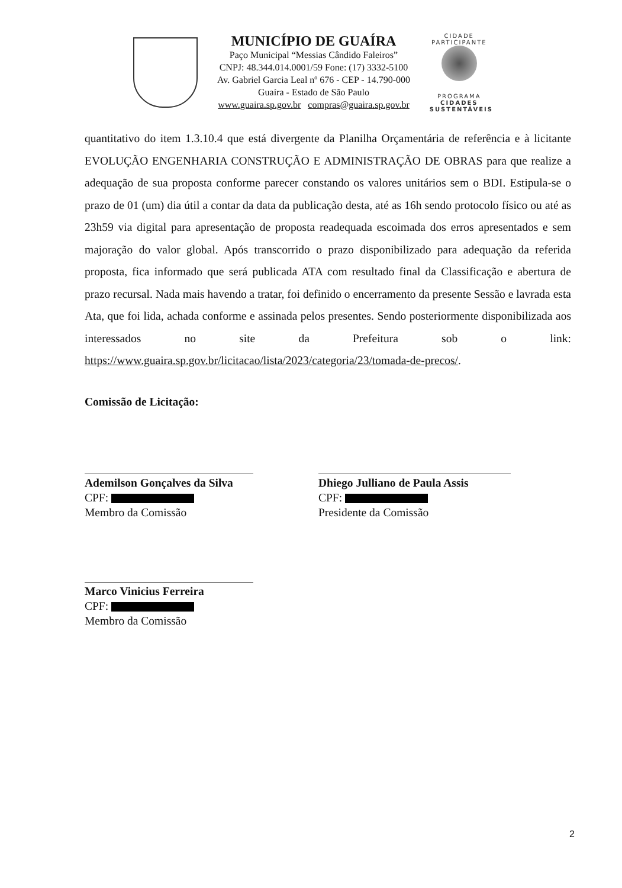MUNICÍPIO DE GUAÍRA
Paço Municipal “Messias Cândido Faleiros”
CNPJ: 48.344.014.0001/59 Fone: (17) 3332-5100
Av. Gabriel Garcia Leal nº 676 - CEP - 14.790-000
Guaíra - Estado de São Paulo
www.guaira.sp.gov.br compras@guaira.sp.gov.br
CIDADE PARTICIPANTE
PROGRAMA
CIDADES
SUSTENTÁVEIS
quantitativo do item 1.3.10.4 que está divergente da Planilha Orçamentária de referência e à licitante EVOLUÇÃO ENGENHARIA CONSTRUÇÃO E ADMINISTRAÇÃO DE OBRAS para que realize a adequação de sua proposta conforme parecer constando os valores unitários sem o BDI. Estipula-se o prazo de 01 (um) dia útil a contar da data da publicação desta, até as 16h sendo protocolo físico ou até as 23h59 via digital para apresentação de proposta readequada escoimada dos erros apresentados e sem majoração do valor global. Após transcorrido o prazo disponibilizado para adequação da referida proposta, fica informado que será publicada ATA com resultado final da Classificação e abertura de prazo recursal. Nada mais havendo a tratar, foi definido o encerramento da presente Sessão e lavrada esta Ata, que foi lida, achada conforme e assinada pelos presentes. Sendo posteriormente disponibilizada aos interessados no site da Prefeitura sob o link: https://www.guaira.sp.gov.br/licitacao/lista/2023/categoria/23/tomada-de-precos/.
Comissão de Licitação:
Ademilson Gonçalves da Silva
CPF:
Membro da Comissão
Dhiego Julliano de Paula Assis
CPF:
Presidente da Comissão
Marco Vinicius Ferreira
CPF:
Membro da Comissão
2